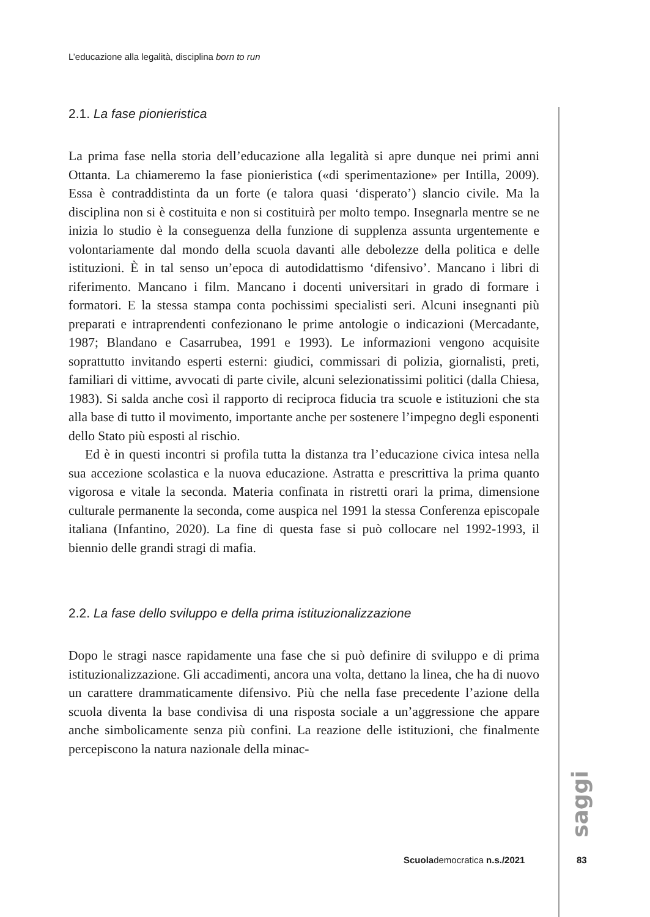L’educazione alla legalità, disciplina born to run
2.1. La fase pionieristica
La prima fase nella storia dell’educazione alla legalità si apre dunque nei primi anni Ottanta. La chiameremo la fase pionieristica («di sperimentazione» per Intilla, 2009). Essa è contraddistinta da un forte (e talora quasi ‘disperato’) slancio civile. Ma la disciplina non si è costituita e non si costituirà per molto tempo. Insegnarla mentre se ne inizia lo studio è la conseguenza della funzione di supplenza assunta urgentemente e volontariamente dal mondo della scuola davanti alle debolezze della politica e delle istituzioni. È in tal senso un’epoca di autodidattismo ‘difensivo’. Mancano i libri di riferimento. Mancano i film. Mancano i docenti universitari in grado di formare i formatori. E la stessa stampa conta pochissimi specialisti seri. Alcuni insegnanti più preparati e intraprendenti confezionano le prime antologie o indicazioni (Mercadante, 1987; Blandano e Casarrubea, 1991 e 1993). Le informazioni vengono acquisite soprattutto invitando esperti esterni: giudici, commissari di polizia, giornalisti, preti, familiari di vittime, avvocati di parte civile, alcuni selezionatissimi politici (dalla Chiesa, 1983). Si salda anche così il rapporto di reciproca fiducia tra scuole e istituzioni che sta alla base di tutto il movimento, importante anche per sostenere l’impegno degli esponenti dello Stato più esposti al rischio.
Ed è in questi incontri si profila tutta la distanza tra l’educazione civica intesa nella sua accezione scolastica e la nuova educazione. Astratta e prescrittiva la prima quanto vigorosa e vitale la seconda. Materia confinata in ristretti orari la prima, dimensione culturale permanente la seconda, come auspica nel 1991 la stessa Conferenza episcopale italiana (Infantino, 2020). La fine di questa fase si può collocare nel 1992-1993, il biennio delle grandi stragi di mafia.
2.2. La fase dello sviluppo e della prima istituzionalizzazione
Dopo le stragi nasce rapidamente una fase che si può definire di sviluppo e di prima istituzionalizzazione. Gli accadimenti, ancora una volta, dettano la linea, che ha di nuovo un carattere drammaticamente difensivo. Più che nella fase precedente l’azione della scuola diventa la base condivisa di una risposta sociale a un’aggressione che appare anche simbolicamente senza più confini. La reazione delle istituzioni, che finalmente percepiscono la natura nazionale della minac-
saggi
Scuolademocratica n.s./2021 83